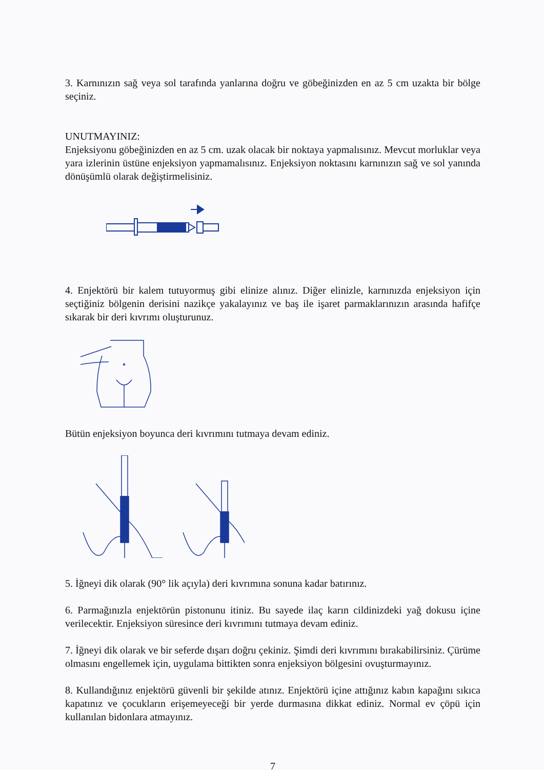3. Karnınızın sağ veya sol tarafında yanlarına doğru ve göbeğinizden en az 5 cm uzakta bir bölge seçiniz.
UNUTMAYINIZ:
Enjeksiyonu göbeğinizden en az 5 cm. uzak olacak bir noktaya yapmalısınız. Mevcut morluklar veya yara izlerinin üstüne enjeksiyon yapmamalısınız. Enjeksiyon noktasını karnınızın sağ ve sol yanında dönüşümlü olarak değiştirmelisiniz.
4. Enjektörü bir kalem tutuyormuş gibi elinize alınız. Diğer elinizle, karnınızda enjeksiyon için seçtiğiniz bölgenin derisini nazikçe yakalayınız ve baş ile işaret parmaklarınızın arasında hafifçe sıkarak bir deri kıvrımı oluşturunuz.
Bütün enjeksiyon boyunca deri kıvrımını tutmaya devam ediniz.
5. İğneyi dik olarak (90° lik açıyla) deri kıvrımına sonuna kadar batırınız.
6. Parmağınızla enjektörün pistonunu itiniz. Bu sayede ilaç karın cildinizdeki yağ dokusu içine verilecektir. Enjeksiyon süresince deri kıvrımını tutmaya devam ediniz.
7. İğneyi dik olarak ve bir seferde dışarı doğru çekiniz. Şimdi deri kıvrımını bırakabilirsiniz. Çürüme olmasını engellemek için, uygulama bittikten sonra enjeksiyon bölgesini ovuşturmayınız.
8. Kullandığınız enjektörü güvenli bir şekilde atınız. Enjektörü içine attığınız kabın kapağını sıkıca kapatınız ve çocukların erişemeyeceği bir yerde durmasına dikkat ediniz. Normal ev çöpü için kullanılan bidonlara atmayınız.
7